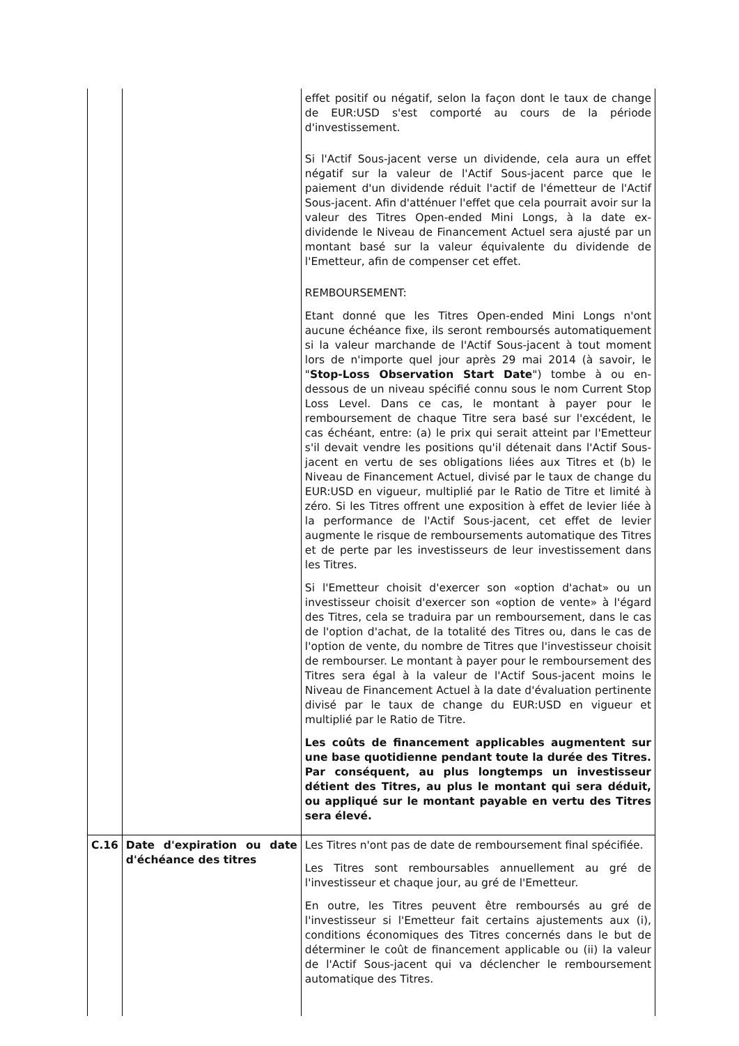| | | effet positif ou négatif, selon la façon dont le taux de change de EUR:USD s'est comporté au cours de la période d'investissement. Si l'Actif Sous-jacent verse un dividende, cela aura un effet négatif sur la valeur de l'Actif Sous-jacent parce que le paiement d'un dividende réduit l'actif de l'émetteur de l'Actif Sous-jacent. Afin d'atténuer l'effet que cela pourrait avoir sur la valeur des Titres Open-ended Mini Longs, à la date ex-dividende le Niveau de Financement Actuel sera ajusté par un montant basé sur la valeur équivalente du dividende de l'Emetteur, afin de compenser cet effet. REMBOURSEMENT: Etant donné que les Titres Open-ended Mini Longs n'ont aucune échéance fixe, ils seront remboursés automatiquement si la valeur marchande de l'Actif Sous-jacent à tout moment lors de n'importe quel jour après 29 mai 2014 (à savoir, le " Stop-Loss Observation Start Date ") tombe à ou en-dessous de un niveau spécifié connu sous le nom Current Stop Loss Level. Dans ce cas, le montant à payer pour le remboursement de chaque Titre sera basé sur l'excédent, le cas échéant, entre: (a) le prix qui serait atteint par l'Emetteur s'il devait vendre les positions qu'il détenait dans l'Actif Sous-jacent en vertu de ses obligations liées aux Titres et (b) le Niveau de Financement Actuel, divisé par le taux de change du EUR:USD en vigueur, multiplié par le Ratio de Titre et limité à zéro. Si les Titres offrent une exposition à effet de levier liée à la performance de l'Actif Sous-jacent, cet effet de levier augmente le risque de remboursements automatique des Titres et de perte par les investisseurs de leur investissement dans les Titres. Si l'Emetteur choisit d'exercer son «option d'achat» ou un investisseur choisit d'exercer son «option de vente» à l'égard des Titres, cela se traduira par un remboursement, dans le cas de l'option d'achat, de la totalité des Titres ou, dans le cas de l'option de vente, du nombre de Titres que l'investisseur choisit de rembourser. Le montant à payer pour le remboursement des Titres sera égal à la valeur de l'Actif Sous-jacent moins le Niveau de Financement Actuel à la date d'évaluation pertinente divisé par le taux de change du EUR:USD en vigueur et multiplié par le Ratio de Titre. Les coûts de financement applicables augmentent sur une base quotidienne pendant toute la durée des Titres. Par conséquent, au plus longtemps un investisseur détient des Titres, au plus le montant qui sera déduit, ou appliqué sur le montant payable en vertu des Titres sera élevé. |
| C.16 | Date d'expiration ou date d'échéance des titres | Les Titres n'ont pas de date de remboursement final spécifiée. Les Titres sont remboursables annuellement au gré de l'investisseur et chaque jour, au gré de l'Emetteur. En outre, les Titres peuvent être remboursés au gré de l'investisseur si l'Emetteur fait certains ajustements aux (i), conditions économiques des Titres concernés dans le but de déterminer le coût de financement applicable ou (ii) la valeur de l'Actif Sous-jacent qui va déclencher le remboursement automatique des Titres. |